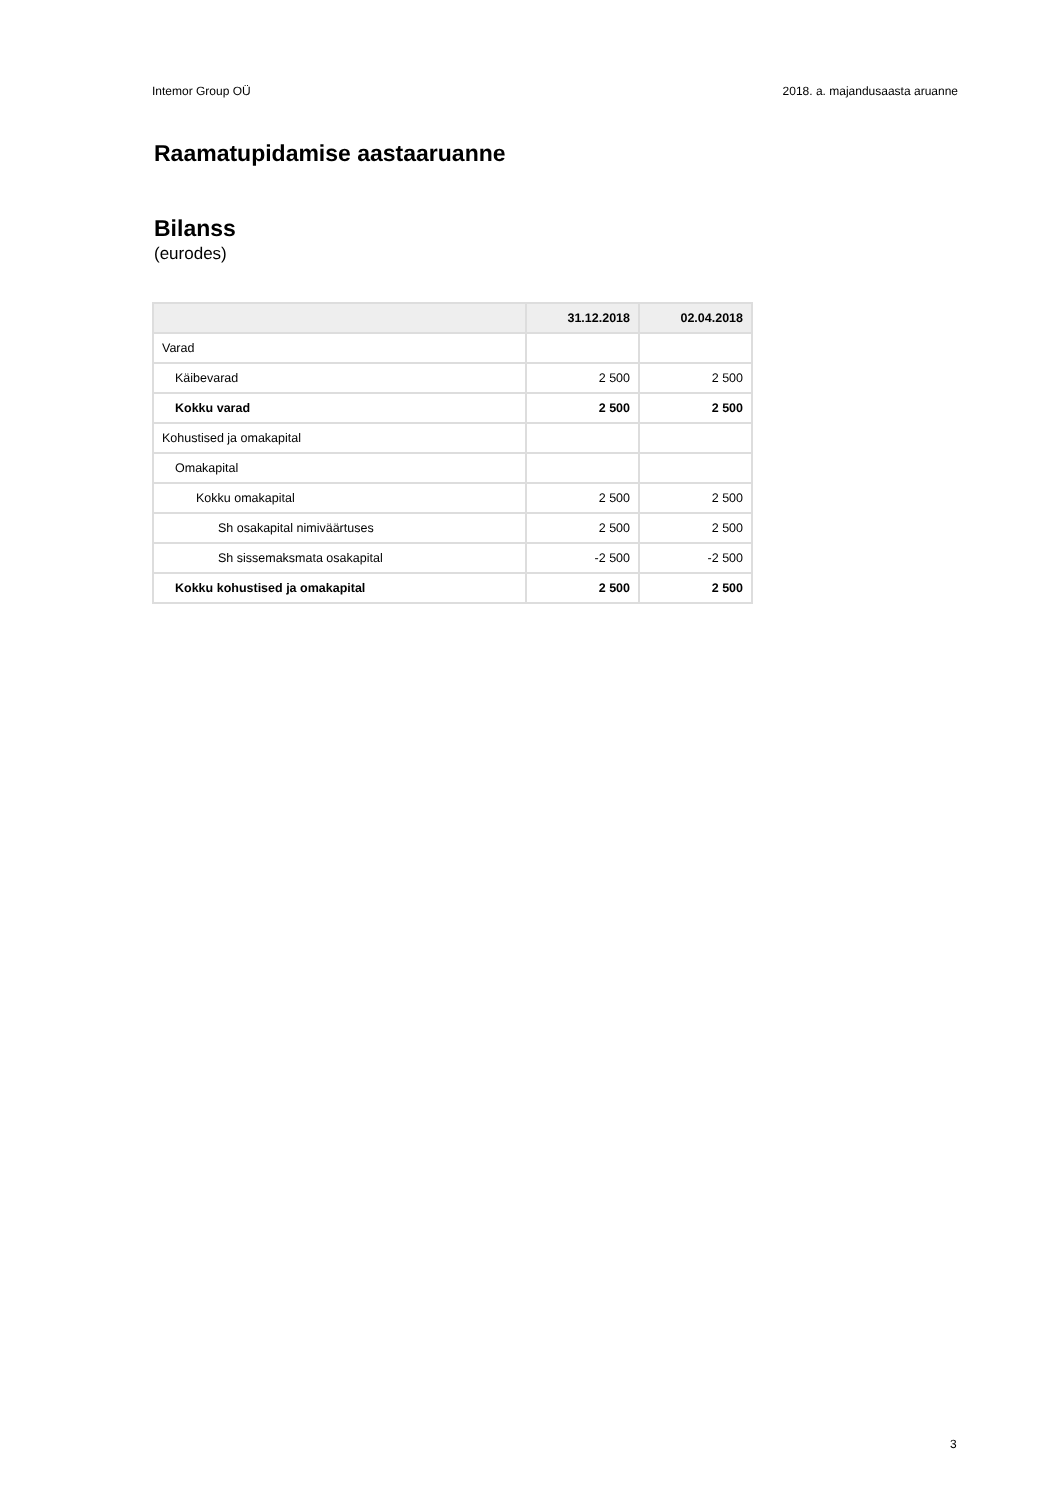Intemor Group OÜ 2018. a. majandusaasta aruanne
Raamatupidamise aastaaruanne
Bilanss
(eurodes)
| | 31.12.2018 | 02.04.2018 |
| --- | --- | --- |
| Varad | | |
| Käibevarad | 2 500 | 2 500 |
| Kokku varad | 2 500 | 2 500 |
| Kohustised ja omakapital | | |
| Omakapital | | |
| Kokku omakapital | 2 500 | 2 500 |
| Sh osakapital nimiväärtuses | 2 500 | 2 500 |
| Sh sissemaksmata osakapital | -2 500 | -2 500 |
| Kokku kohustised ja omakapital | 2 500 | 2 500 |
3